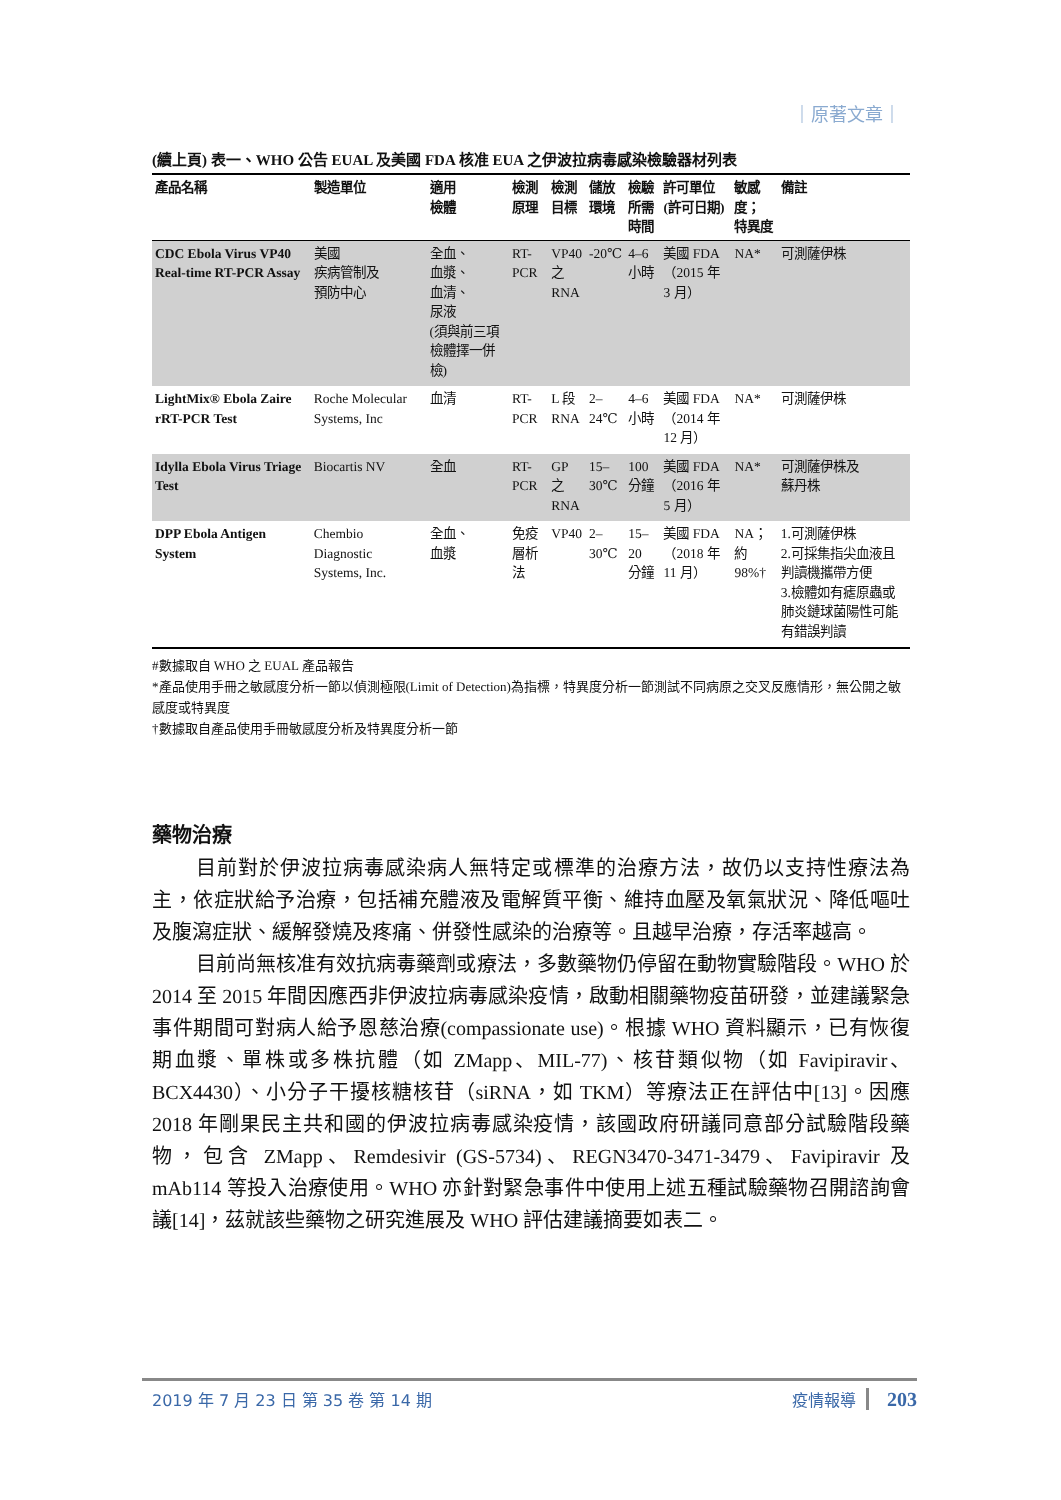｜原著文章｜
(續上頁) 表一、WHO 公告 EUAL 及美國 FDA 核准 EUA 之伊波拉病毒感染檢驗器材列表
| 產品名稱 | 製造單位 | 適用 檢體 | 檢測 原理 | 檢測 目標 | 儲放 環境 | 檢驗 所需 時間 | 許可單位 (許可日期) | 敏感度； 特異度 | 備註 |
| --- | --- | --- | --- | --- | --- | --- | --- | --- | --- |
| CDC Ebola Virus VP40 Real-time RT-PCR Assay | 美國 疾病管制及 預防中心 | 全血、 血漿、 血清、 尿液 (須與前三項檢體擇一併檢) | RT-PCR | VP40 之 RNA | -20℃ | 4–6 小時 | 美國 FDA （2015 年 3 月） | NA* | 可測薩伊株 |
| LightMix® Ebola Zaire rRT-PCR Test | Roche Molecular Systems, Inc | 血清 | RT-PCR | L 段 RNA | 2– 24℃ | 4–6 小時 | 美國 FDA （2014 年 12 月） | NA* | 可測薩伊株 |
| Idylla Ebola Virus Triage Test | Biocartis NV | 全血 | RT-PCR | GP 之 RNA | 15– 30℃ | 100 分鐘 | 美國 FDA （2016 年 5 月） | NA* | 可測薩伊株及 蘇丹株 |
| DPP Ebola Antigen System | Chembio Diagnostic Systems, Inc. | 全血、 血漿 | 免疫 層析法 | VP40 | 2– 30℃ | 15– 20 分鐘 | 美國 FDA （2018 年 11 月） | NA； 約 98%† | 1.可測薩伊株 2.可採集指尖血液且判讀機攜帶方便 3.檢體如有瘧原蟲或肺炎鏈球菌陽性可能有錯誤判讀 |
#數據取自 WHO 之 EUAL 產品報告
*產品使用手冊之敏感度分析一節以偵測極限(Limit of Detection)為指標，特異度分析一節測試不同病原之交叉反應情形，無公開之敏感度或特異度
†數據取自產品使用手冊敏感度分析及特異度分析一節
藥物治療
目前對於伊波拉病毒感染病人無特定或標準的治療方法，故仍以支持性療法為主，依症狀給予治療，包括補充體液及電解質平衡、維持血壓及氧氣狀況、降低嘔吐及腹瀉症狀、緩解發燒及疼痛、併發性感染的治療等。且越早治療，存活率越高。
目前尚無核准有效抗病毒藥劑或療法，多數藥物仍停留在動物實驗階段。WHO 於 2014 至 2015 年間因應西非伊波拉病毒感染疫情，啟動相關藥物疫苗研發，並建議緊急事件期間可對病人給予恩慈治療(compassionate use)。根據 WHO 資料顯示，已有恢復期血漿、單株或多株抗體（如 ZMapp、MIL-77)、核苷類似物（如 Favipiravir、 BCX4430）、小分子干擾核糖核苷（siRNA，如 TKM）等療法正在評估中[13]。因應 2018 年剛果民主共和國的伊波拉病毒感染疫情，該國政府研議同意部分試驗階段藥物，包含 ZMapp、Remdesivir (GS-5734)、REGN3470-3471-3479、Favipiravir 及 mAb114 等投入治療使用。WHO 亦針對緊急事件中使用上述五種試驗藥物召開諮詢會議[14]，茲就該些藥物之研究進展及 WHO 評估建議摘要如表二。
2019 年 7 月 23 日 第 35 卷 第 14 期 疫情報導 203